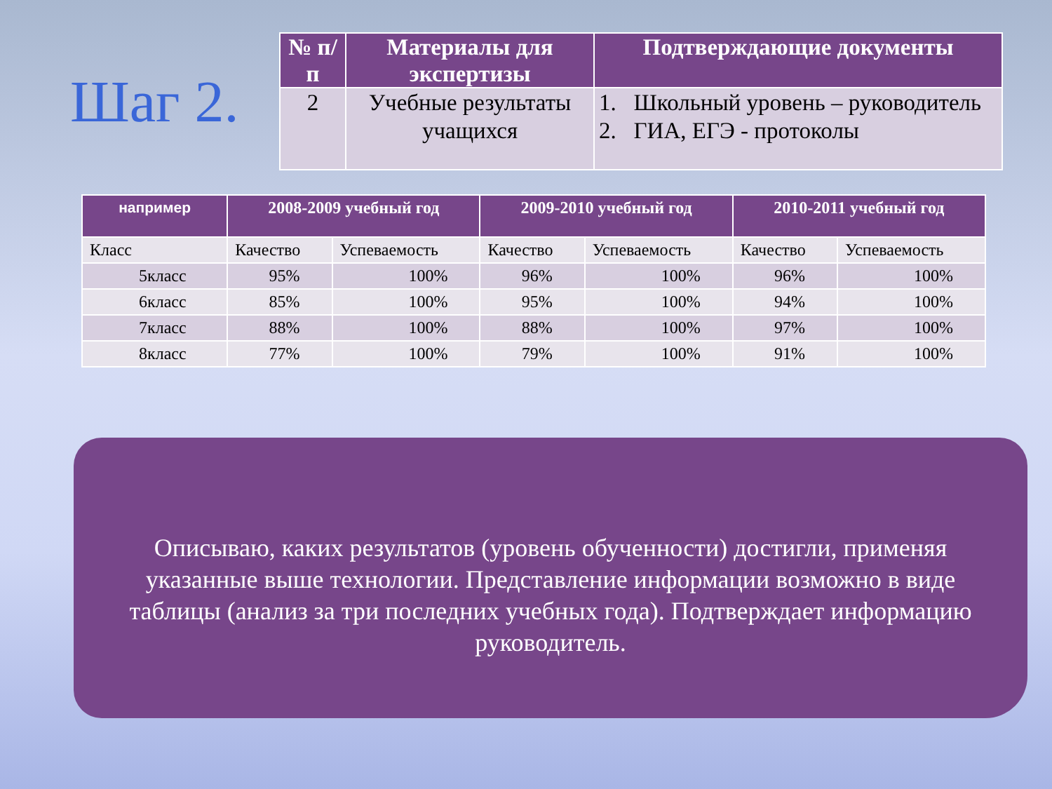Шаг 2.
| № п/п | Материалы для экспертизы | Подтверждающие документы |
| --- | --- | --- |
| 2 | Учебные результаты учащихся | 1. Школьный уровень – руководитель 2. ГИА, ЕГЭ - протоколы |
| например | 2008-2009 учебный год | | 2009-2010 учебный год | | 2010-2011 учебный год | |
| --- | --- | --- | --- | --- | --- | --- |
| Класс | Качество | Успеваемость | Качество | Успеваемость | Качество | Успеваемость |
| 5класс | 95% | 100% | 96% | 100% | 96% | 100% |
| 6класс | 85% | 100% | 95% | 100% | 94% | 100% |
| 7класс | 88% | 100% | 88% | 100% | 97% | 100% |
| 8класс | 77% | 100% | 79% | 100% | 91% | 100% |
Описываю, каких результатов (уровень обученности) достигли, применяя указанные выше технологии. Представление информации возможно в виде таблицы (анализ за три последних учебных года). Подтверждает информацию руководитель.